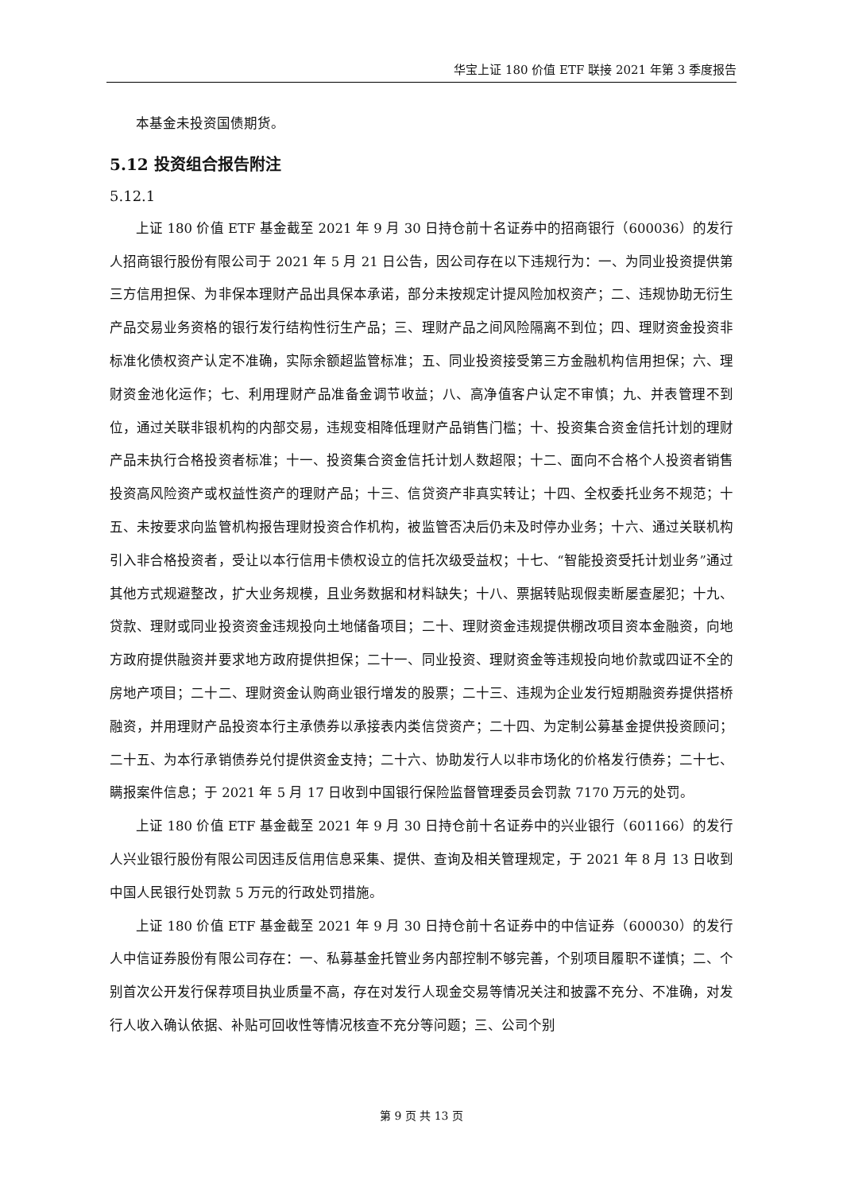华宝上证 180 价值 ETF 联接 2021 年第 3 季度报告
本基金未投资国债期货。
5.12 投资组合报告附注
5.12.1
上证 180 价值 ETF 基金截至 2021 年 9 月 30 日持仓前十名证券中的招商银行（600036）的发行人招商银行股份有限公司于 2021 年 5 月 21 日公告，因公司存在以下违规行为：一、为同业投资提供第三方信用担保、为非保本理财产品出具保本承诺，部分未按规定计提风险加权资产；二、违规协助无衍生产品交易业务资格的银行发行结构性衍生产品；三、理财产品之间风险隔离不到位；四、理财资金投资非标准化债权资产认定不准确，实际余额超监管标准；五、同业投资接受第三方金融机构信用担保；六、理财资金池化运作；七、利用理财产品准备金调节收益；八、高净值客户认定不审慎；九、并表管理不到位，通过关联非银机构的内部交易，违规变相降低理财产品销售门槛；十、投资集合资金信托计划的理财产品未执行合格投资者标准；十一、投资集合资金信托计划人数超限；十二、面向不合格个人投资者销售投资高风险资产或权益性资产的理财产品；十三、信贷资产非真实转让；十四、全权委托业务不规范；十五、未按要求向监管机构报告理财投资合作机构，被监管否决后仍未及时停办业务；十六、通过关联机构引入非合格投资者，受让以本行信用卡债权设立的信托次级受益权；十七、“智能投资受托计划业务”通过其他方式规避整改，扩大业务规模，且业务数据和材料缺失；十八、票据转贴现假卖断屡查屡犯；十九、贷款、理财或同业投资资金违规投向土地储备项目；二十、理财资金违规提供棚改项目资本金融资，向地方政府提供融资并要求地方政府提供担保；二十一、同业投资、理财资金等违规投向地价款或四证不全的房地产项目；二十二、理财资金认购商业银行增发的股票；二十三、违规为企业发行短期融资券提供搭桥融资，并用理财产品投资本行主承债券以承接表内类信贷资产；二十四、为定制公募基金提供投资顾问；二十五、为本行承销债券兑付提供资金支持；二十六、协助发行人以非市场化的价格发行债券；二十七、瞒报案件信息；于 2021 年 5 月 17 日收到中国银行保险监督管理委员会罚款 7170 万元的处罚。
上证 180 价值 ETF 基金截至 2021 年 9 月 30 日持仓前十名证券中的兴业银行（601166）的发行人兴业银行股份有限公司因违反信用信息采集、提供、查询及相关管理规定，于 2021 年 8 月 13 日收到中国人民银行处罚款 5 万元的行政处罚措施。
上证 180 价值 ETF 基金截至 2021 年 9 月 30 日持仓前十名证券中的中信证券（600030）的发行人中信证券股份有限公司存在：一、私募基金托管业务内部控制不够完善，个别项目履职不谨慎；二、个别首次公开发行保荐项目执业质量不高，存在对发行人现金交易等情况关注和披露不充分、不准确，对发行人收入确认依据、补贴可回收性等情况核查不充分等问题；三、公司个别
第 9 页 共 13 页